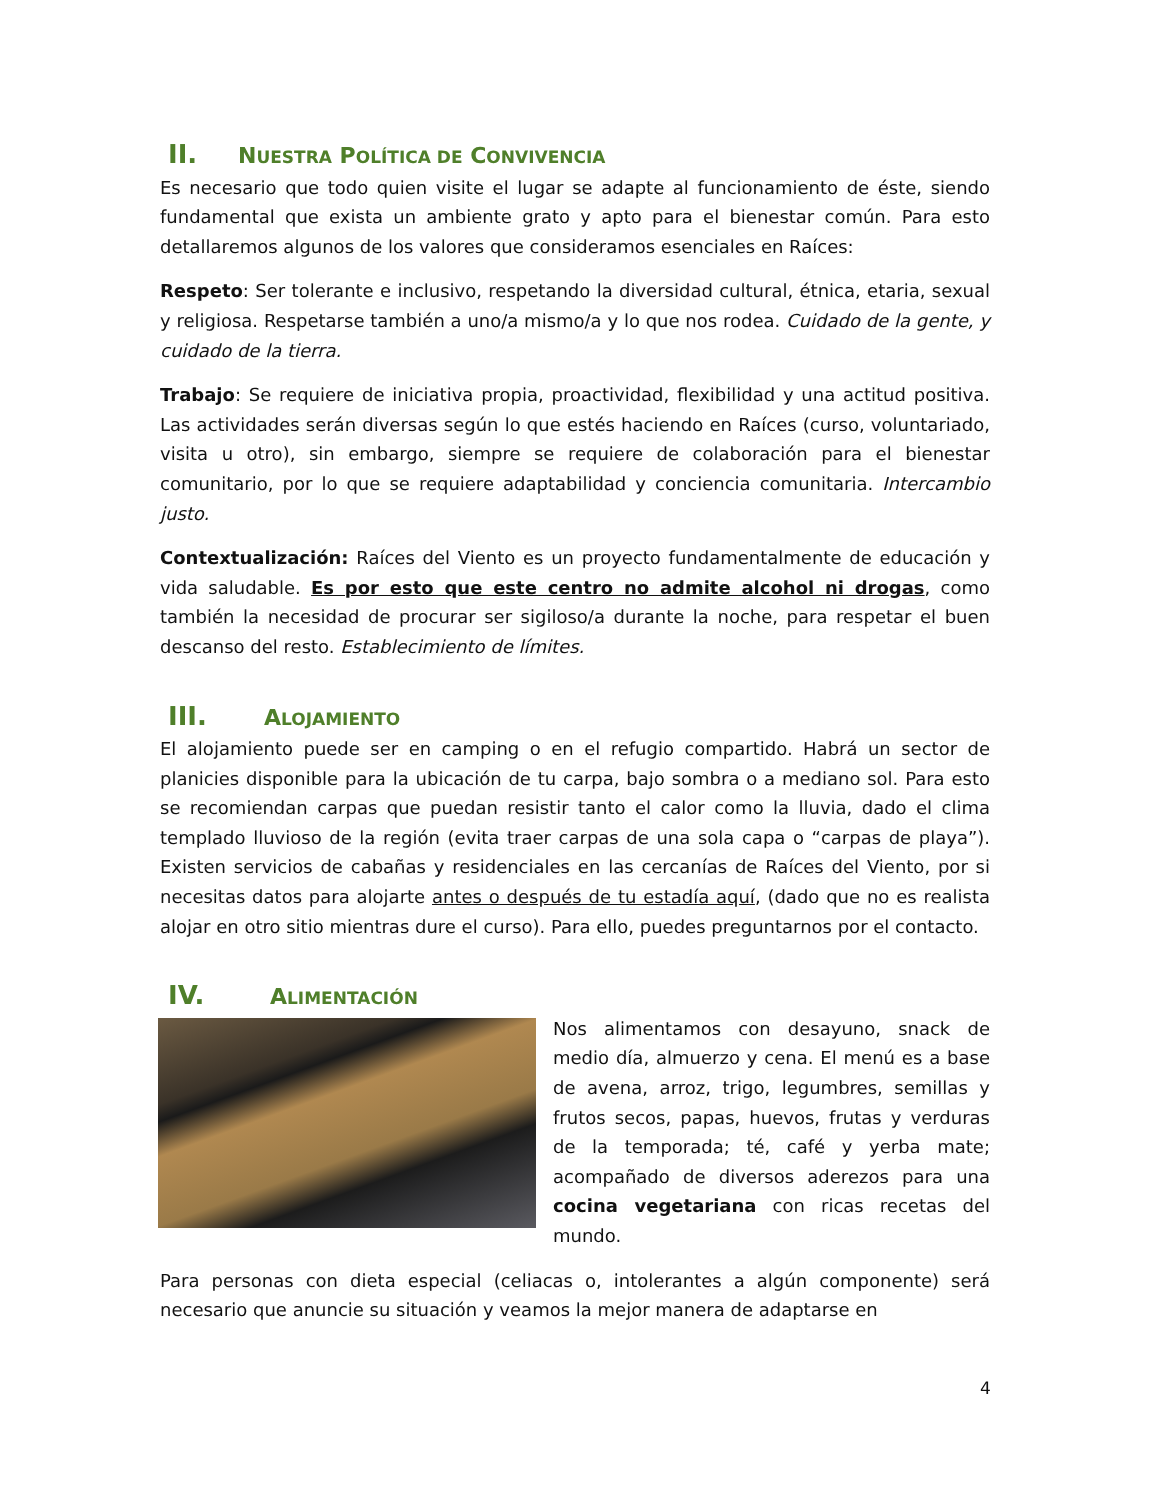II. NUESTRA POLÍTICA DE CONVIVENCIA
Es necesario que todo quien visite el lugar se adapte al funcionamiento de éste, siendo fundamental que exista un ambiente grato y apto para el bienestar común. Para esto detallaremos algunos de los valores que consideramos esenciales en Raíces:
Respeto: Ser tolerante e inclusivo, respetando la diversidad cultural, étnica, etaria, sexual y religiosa. Respetarse también a uno/a mismo/a y lo que nos rodea. Cuidado de la gente, y cuidado de la tierra.
Trabajo: Se requiere de iniciativa propia, proactividad, flexibilidad y una actitud positiva. Las actividades serán diversas según lo que estés haciendo en Raíces (curso, voluntariado, visita u otro), sin embargo, siempre se requiere de colaboración para el bienestar comunitario, por lo que se requiere adaptabilidad y conciencia comunitaria. Intercambio justo.
Contextualización: Raíces del Viento es un proyecto fundamentalmente de educación y vida saludable. Es por esto que este centro no admite alcohol ni drogas, como también la necesidad de procurar ser sigiloso/a durante la noche, para respetar el buen descanso del resto. Establecimiento de límites.
III. ALOJAMIENTO
El alojamiento puede ser en camping o en el refugio compartido. Habrá un sector de planicies disponible para la ubicación de tu carpa, bajo sombra o a mediano sol. Para esto se recomiendan carpas que puedan resistir tanto el calor como la lluvia, dado el clima templado lluvioso de la región (evita traer carpas de una sola capa o “carpas de playa”). Existen servicios de cabañas y residenciales en las cercanías de Raíces del Viento, por si necesitas datos para alojarte antes o después de tu estadía aquí, (dado que no es realista alojar en otro sitio mientras dure el curso). Para ello, puedes preguntarnos por el contacto.
IV. ALIMENTACIÓN
Nos alimentamos con desayuno, snack de medio día, almuerzo y cena. El menú es a base de avena, arroz, trigo, legumbres, semillas y frutos secos, papas, huevos, frutas y verduras de la temporada; té, café y yerba mate; acompañado de diversos aderezos para una cocina vegetariana con ricas recetas del mundo.
Para personas con dieta especial (celiacas o, intolerantes a algún componente) será necesario que anuncie su situación y veamos la mejor manera de adaptarse en
4